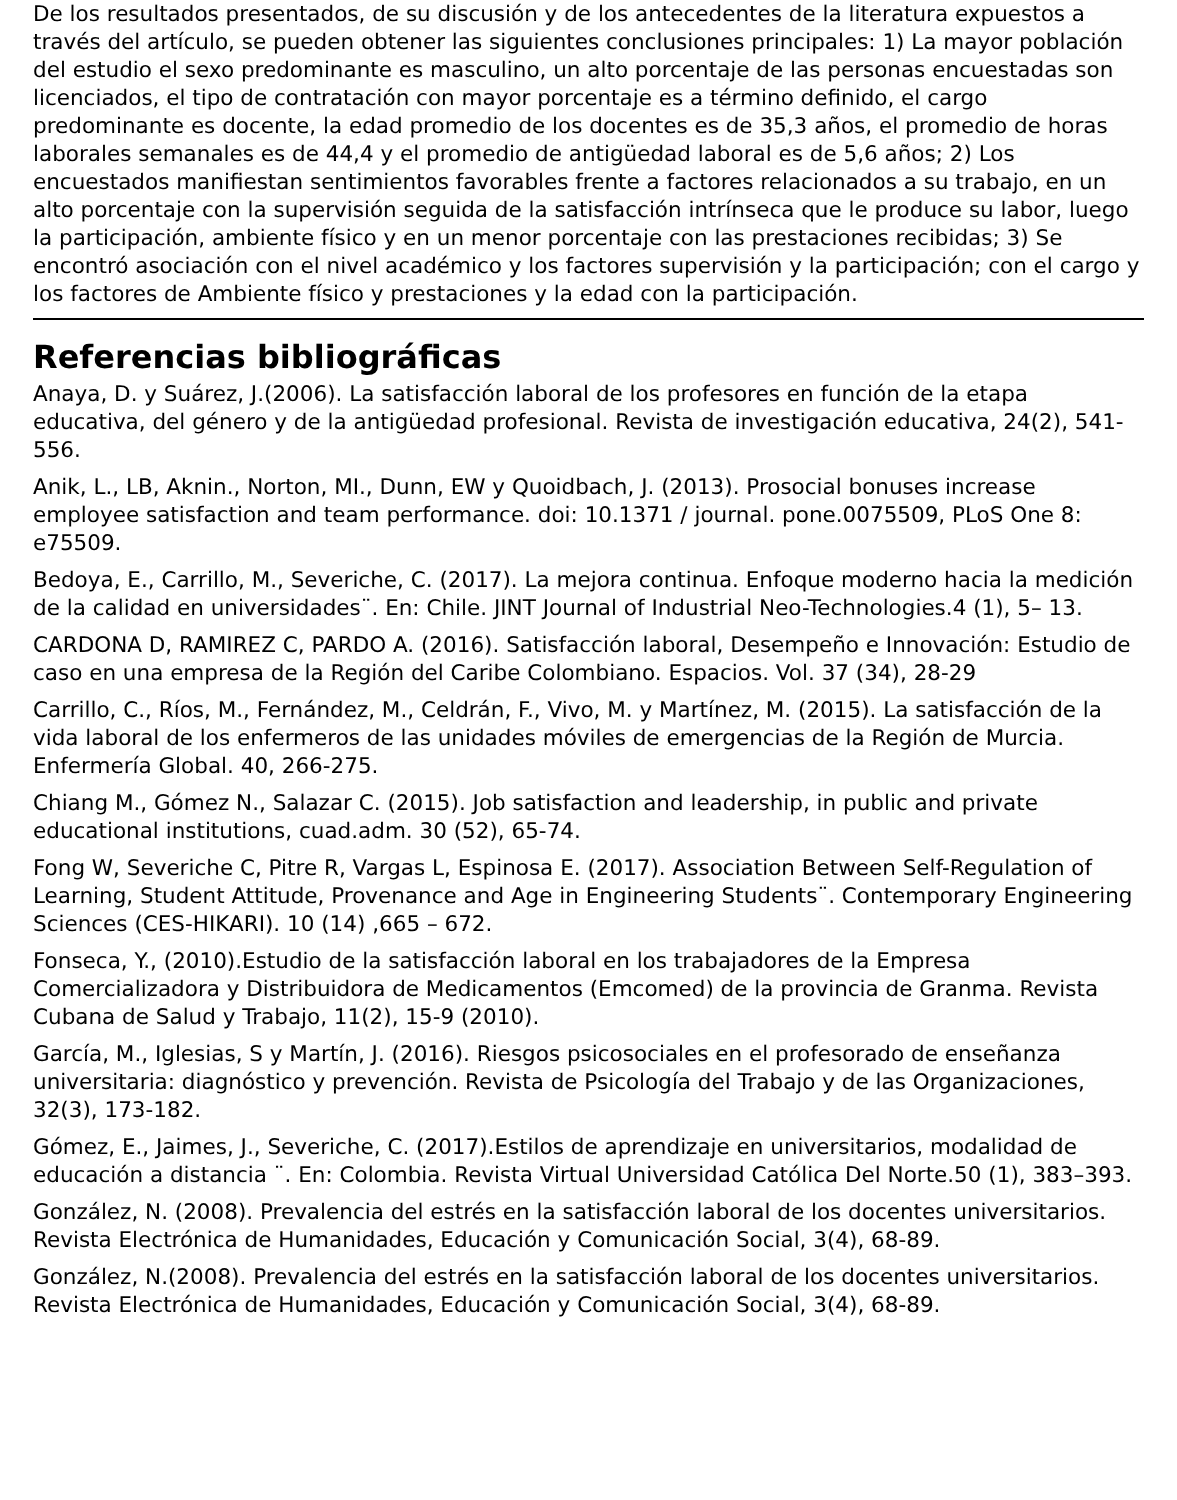De los resultados presentados, de su discusión y de los antecedentes de la literatura expuestos a través del artículo, se pueden obtener las siguientes conclusiones principales: 1) La mayor población del estudio el sexo predominante es masculino, un alto porcentaje de las personas encuestadas son licenciados, el tipo de contratación con mayor porcentaje es a término definido, el cargo predominante es docente, la edad promedio de los docentes es de 35,3 años, el promedio de horas laborales semanales es de 44,4 y el promedio de antigüedad laboral es de 5,6 años; 2) Los encuestados manifiestan sentimientos favorables frente a factores relacionados a su trabajo, en un alto porcentaje con la supervisión seguida de la satisfacción intrínseca que le produce su labor, luego la participación, ambiente físico y en un menor porcentaje con las prestaciones recibidas; 3) Se encontró asociación con el nivel académico y los factores supervisión y la participación; con el cargo y los factores de Ambiente físico y prestaciones y la edad con la participación.
Referencias bibliográficas
Anaya, D. y Suárez, J.(2006). La satisfacción laboral de los profesores en función de la etapa educativa, del género y de la antigüedad profesional. Revista de investigación educativa, 24(2), 541-556.
Anik, L., LB, Aknin., Norton, MI., Dunn, EW y Quoidbach, J. (2013). Prosocial bonuses increase employee satisfaction and team performance. doi: 10.1371 / journal. pone.0075509, PLoS One 8: e75509.
Bedoya, E., Carrillo, M., Severiche, C. (2017). La mejora continua. Enfoque moderno hacia la medición de la calidad en universidades¨. En: Chile. JINT Journal of Industrial Neo-Technologies.4 (1), 5– 13.
CARDONA D, RAMIREZ C, PARDO A. (2016). Satisfacción laboral, Desempeño e Innovación: Estudio de caso en una empresa de la Región del Caribe Colombiano. Espacios. Vol. 37 (34), 28-29
Carrillo, C., Ríos, M., Fernández, M., Celdrán, F., Vivo, M. y Martínez, M. (2015). La satisfacción de la vida laboral de los enfermeros de las unidades móviles de emergencias de la Región de Murcia. Enfermería Global. 40, 266-275.
Chiang M., Gómez N., Salazar C. (2015). Job satisfaction and leadership, in public and private educational institutions, cuad.adm. 30 (52), 65-74.
Fong W, Severiche C, Pitre R, Vargas L, Espinosa E. (2017). Association Between Self-Regulation of Learning, Student Attitude, Provenance and Age in Engineering Students¨. Contemporary Engineering Sciences (CES-HIKARI). 10 (14) ,665 – 672.
Fonseca, Y., (2010).Estudio de la satisfacción laboral en los trabajadores de la Empresa Comercializadora y Distribuidora de Medicamentos (Emcomed) de la provincia de Granma. Revista Cubana de Salud y Trabajo, 11(2), 15-9 (2010).
García, M., Iglesias, S y Martín, J. (2016). Riesgos psicosociales en el profesorado de enseñanza universitaria: diagnóstico y prevención. Revista de Psicología del Trabajo y de las Organizaciones, 32(3), 173-182.
Gómez, E., Jaimes, J., Severiche, C. (2017).Estilos de aprendizaje en universitarios, modalidad de educación a distancia ¨. En: Colombia. Revista Virtual Universidad Católica Del Norte.50 (1), 383–393.
González, N. (2008). Prevalencia del estrés en la satisfacción laboral de los docentes universitarios. Revista Electrónica de Humanidades, Educación y Comunicación Social, 3(4), 68-89.
González, N.(2008). Prevalencia del estrés en la satisfacción laboral de los docentes universitarios. Revista Electrónica de Humanidades, Educación y Comunicación Social, 3(4), 68-89.